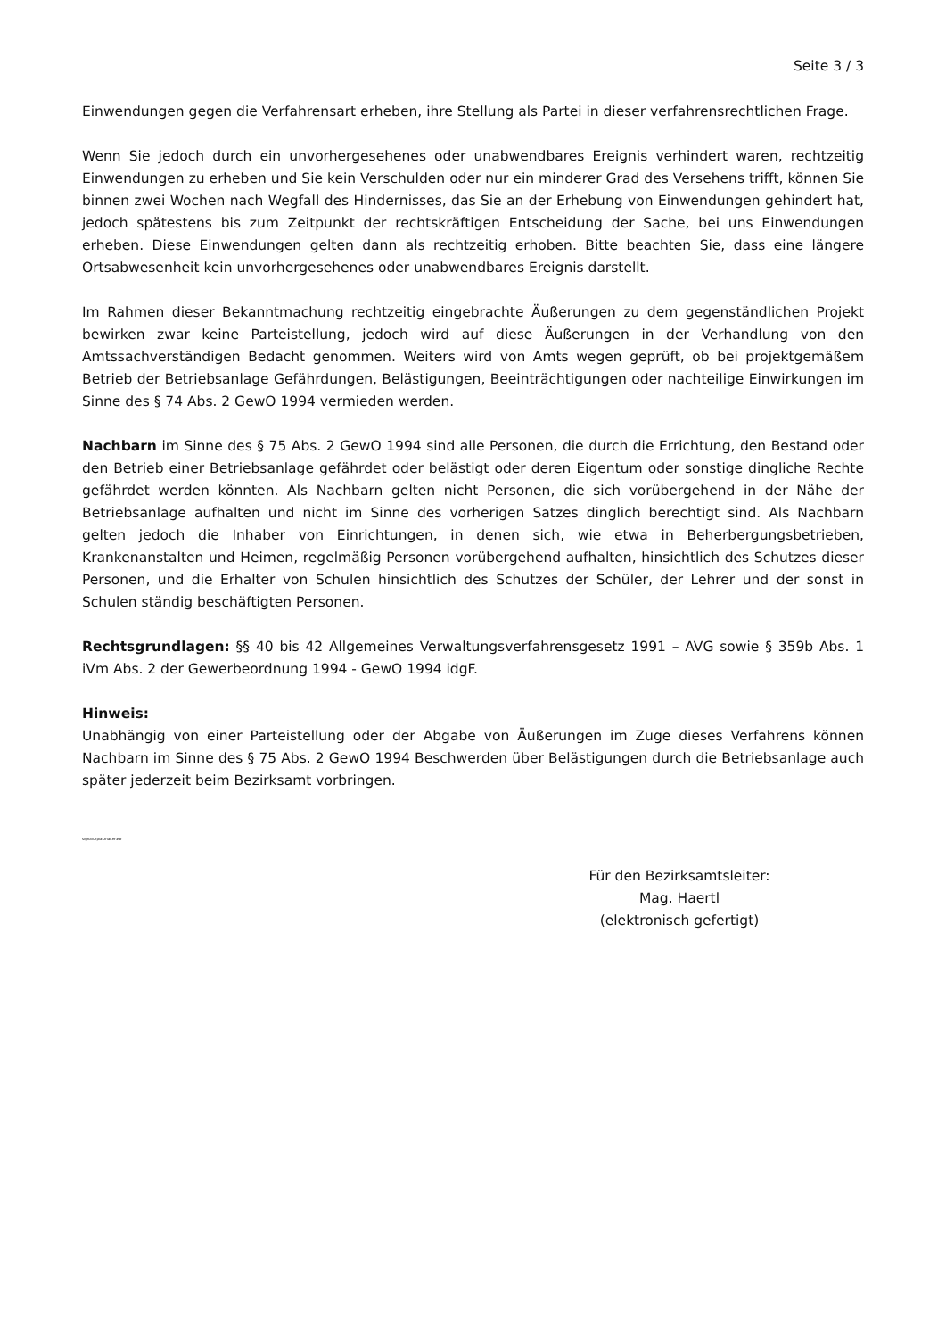Seite 3 / 3
Einwendungen gegen die Verfahrensart erheben, ihre Stellung als Partei in dieser verfahrensrechtlichen Frage.
Wenn Sie jedoch durch ein unvorhergesehenes oder unabwendbares Ereignis verhindert waren, rechtzeitig Einwendungen zu erheben und Sie kein Verschulden oder nur ein minderer Grad des Versehens trifft, können Sie binnen zwei Wochen nach Wegfall des Hindernisses, das Sie an der Erhebung von Einwendungen gehindert hat, jedoch spätestens bis zum Zeitpunkt der rechtskräftigen Entscheidung der Sache, bei uns Einwendungen erheben. Diese Einwendungen gelten dann als rechtzeitig erhoben. Bitte beachten Sie, dass eine längere Ortsabwesenheit kein unvorhergesehenes oder unabwendbares Ereignis darstellt.
Im Rahmen dieser Bekanntmachung rechtzeitig eingebrachte Äußerungen zu dem gegenständlichen Projekt bewirken zwar keine Parteistellung, jedoch wird auf diese Äußerungen in der Verhandlung von den Amtssachverständigen Bedacht genommen. Weiters wird von Amts wegen geprüft, ob bei projektgemäßem Betrieb der Betriebsanlage Gefährdungen, Belästigungen, Beeinträchtigungen oder nachteilige Einwirkungen im Sinne des § 74 Abs. 2 GewO 1994 vermieden werden.
Nachbarn im Sinne des § 75 Abs. 2 GewO 1994 sind alle Personen, die durch die Errichtung, den Bestand oder den Betrieb einer Betriebsanlage gefährdet oder belästigt oder deren Eigentum oder sonstige dingliche Rechte gefährdet werden könnten. Als Nachbarn gelten nicht Personen, die sich vorübergehend in der Nähe der Betriebsanlage aufhalten und nicht im Sinne des vorherigen Satzes dinglich berechtigt sind. Als Nachbarn gelten jedoch die Inhaber von Einrichtungen, in denen sich, wie etwa in Beherbergungsbetrieben, Krankenanstalten und Heimen, regelmäßig Personen vorübergehend aufhalten, hinsichtlich des Schutzes dieser Personen, und die Erhalter von Schulen hinsichtlich des Schutzes der Schüler, der Lehrer und der sonst in Schulen ständig beschäftigten Personen.
Rechtsgrundlagen: §§ 40 bis 42 Allgemeines Verwaltungsverfahrensgesetz 1991 – AVG sowie § 359b Abs. 1 iVm Abs. 2 der Gewerbeordnung 1994 - GewO 1994 idgF.
Hinweis:
Unabhängig von einer Parteistellung oder der Abgabe von Äußerungen im Zuge dieses Verfahrens können Nachbarn im Sinne des § 75 Abs. 2 GewO 1994 Beschwerden über Belästigungen durch die Betriebsanlage auch später jederzeit beim Bezirksamt vorbringen.
signaturplatzhalter##
Für den Bezirksamtsleiter:
Mag. Haertl
(elektronisch gefertigt)